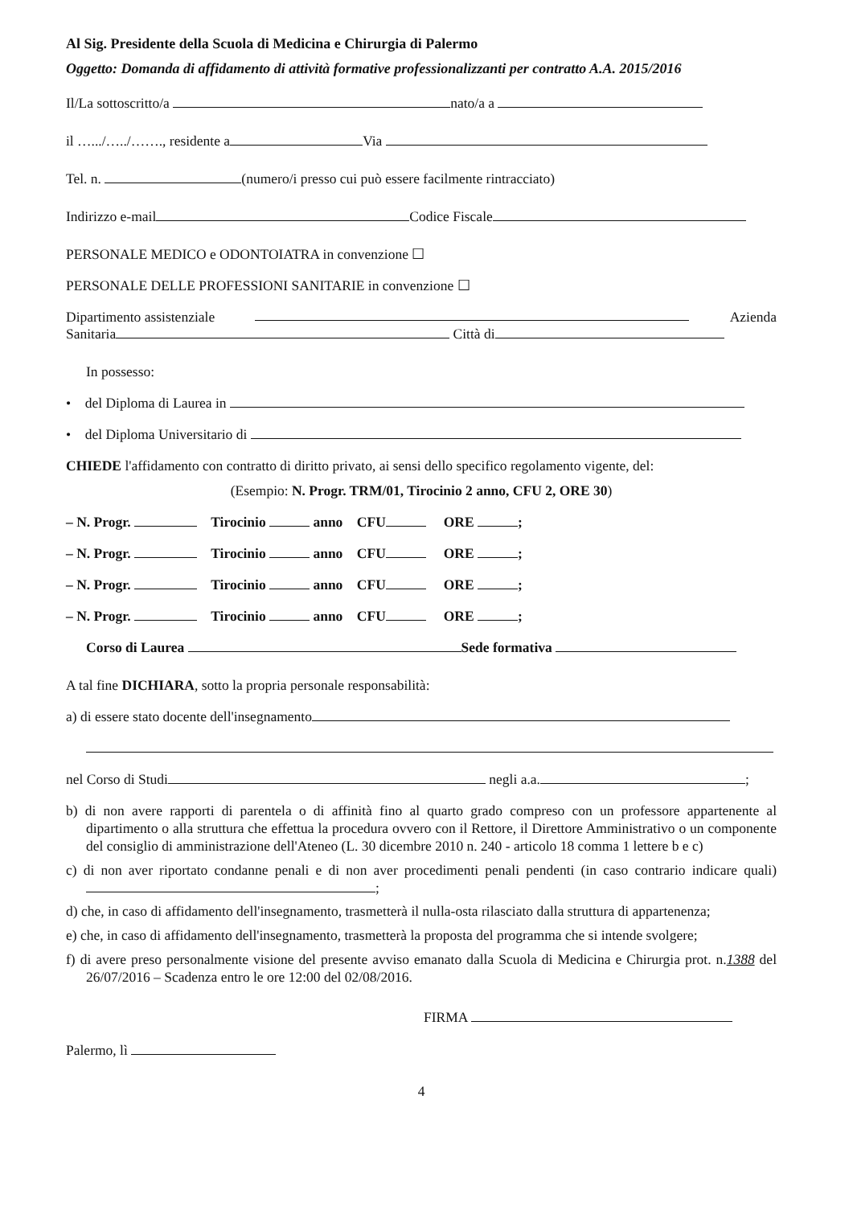Al Sig. Presidente della Scuola di Medicina e Chirurgia di Palermo
Oggetto: Domanda di affidamento di attività formative professionalizzanti per contratto A.A. 2015/2016
Il/La sottoscritto/a nato/a a
il ….../…../……., residente a Via
Tel. n. (numero/i presso cui può essere facilmente rintracciato)
Indirizzo e-mail Codice Fiscale
PERSONALE MEDICO e ODONTOIATRA in convenzione ☐
PERSONALE DELLE PROFESSIONI SANITARIE in convenzione ☐
Dipartimento assistenziale Azienda
Sanitaria Città di
In possesso:
• del Diploma di Laurea in
• del Diploma Universitario di
CHIEDE l'affidamento con contratto di diritto privato, ai sensi dello specifico regolamento vigente, del:
(Esempio: N. Progr. TRM/01, Tirocinio 2 anno, CFU 2, ORE 30)
– N. Progr. Tirocinio anno CFU ORE ;
– N. Progr. Tirocinio anno CFU ORE ;
– N. Progr. Tirocinio anno CFU ORE ;
– N. Progr. Tirocinio anno CFU ORE ;
Corso di Laurea Sede formativa
A tal fine DICHIARA, sotto la propria personale responsabilità:
a) di essere stato docente dell'insegnamento
nel Corso di Studi negli a.a. ;
b) di non avere rapporti di parentela o di affinità fino al quarto grado compreso con un professore appartenente al dipartimento o alla struttura che effettua la procedura ovvero con il Rettore, il Direttore Amministrativo o un componente del consiglio di amministrazione dell'Ateneo (L. 30 dicembre 2010 n. 240 - articolo 18 comma 1 lettere b e c)
c) di non aver riportato condanne penali e di non aver procedimenti penali pendenti (in caso contrario indicare quali) ;
d) che, in caso di affidamento dell'insegnamento, trasmetterà il nulla-osta rilasciato dalla struttura di appartenenza;
e) che, in caso di affidamento dell'insegnamento, trasmetterà la proposta del programma che si intende svolgere;
f) di avere preso personalmente visione del presente avviso emanato dalla Scuola di Medicina e Chirurgia prot. n.1388 del 26/07/2016 – Scadenza entro le ore 12:00 del 02/08/2016.
FIRMA
Palermo, lì
4